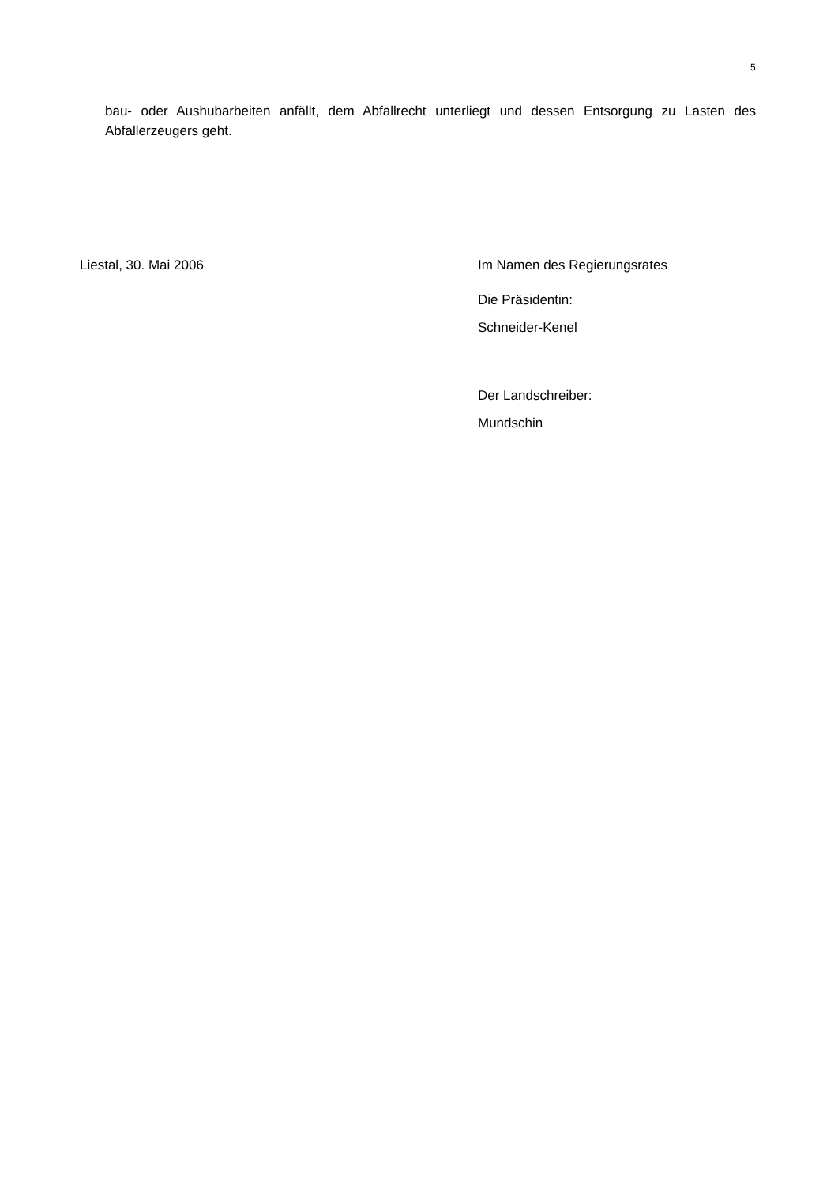5
bau- oder Aushubarbeiten anfällt, dem Abfallrecht unterliegt und dessen Entsorgung zu Lasten des Abfallerzeugers geht.
Liestal, 30. Mai 2006 Im Namen des Regierungsrates
Die Präsidentin:
Schneider-Kenel
Der Landschreiber:
Mundschin